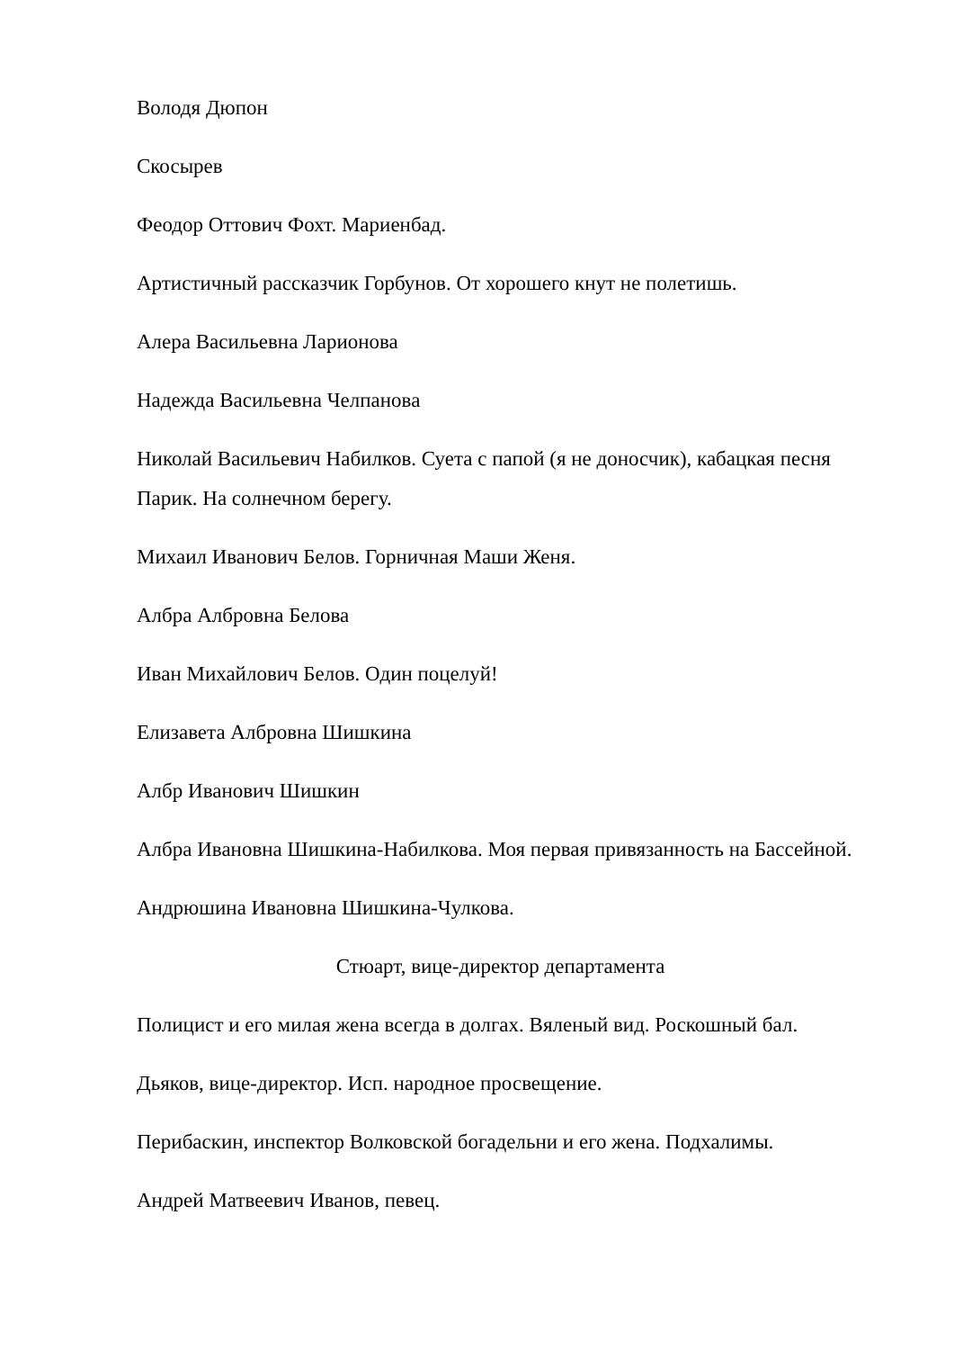Володя Дюпон
Скосырев
Феодор Оттович Фохт. Мариенбад.
Артистичный рассказчик Горбунов. От хорошего кнут не полетишь.
Алера Васильевна Ларионова
Надежда Васильевна Челпанова
Николай Васильевич Набилков. Суета с папой (я не доносчик), кабацкая песня Парик. На солнечном берегу.
Михаил Иванович Белов. Горничная Маши Женя.
Албра Албровна Белова
Иван Михайлович Белов. Один поцелуй!
Елизавета Албровна Шишкина
Албр Иванович Шишкин
Албра Ивановна Шишкина-Набилкова. Моя первая привязанность на Бассейной.
Андрюшина Ивановна Шишкина-Чулкова.
Стюарт, вице-директор департамента
Полицист и его милая жена всегда в долгах. Вяленый вид. Роскошный бал.
Дьяков, вице-директор. Исп. народное просвещение.
Перибаскин, инспектор Волковской богадельни и его жена. Подхалимы.
Андрей Матвеевич Иванов, певец.